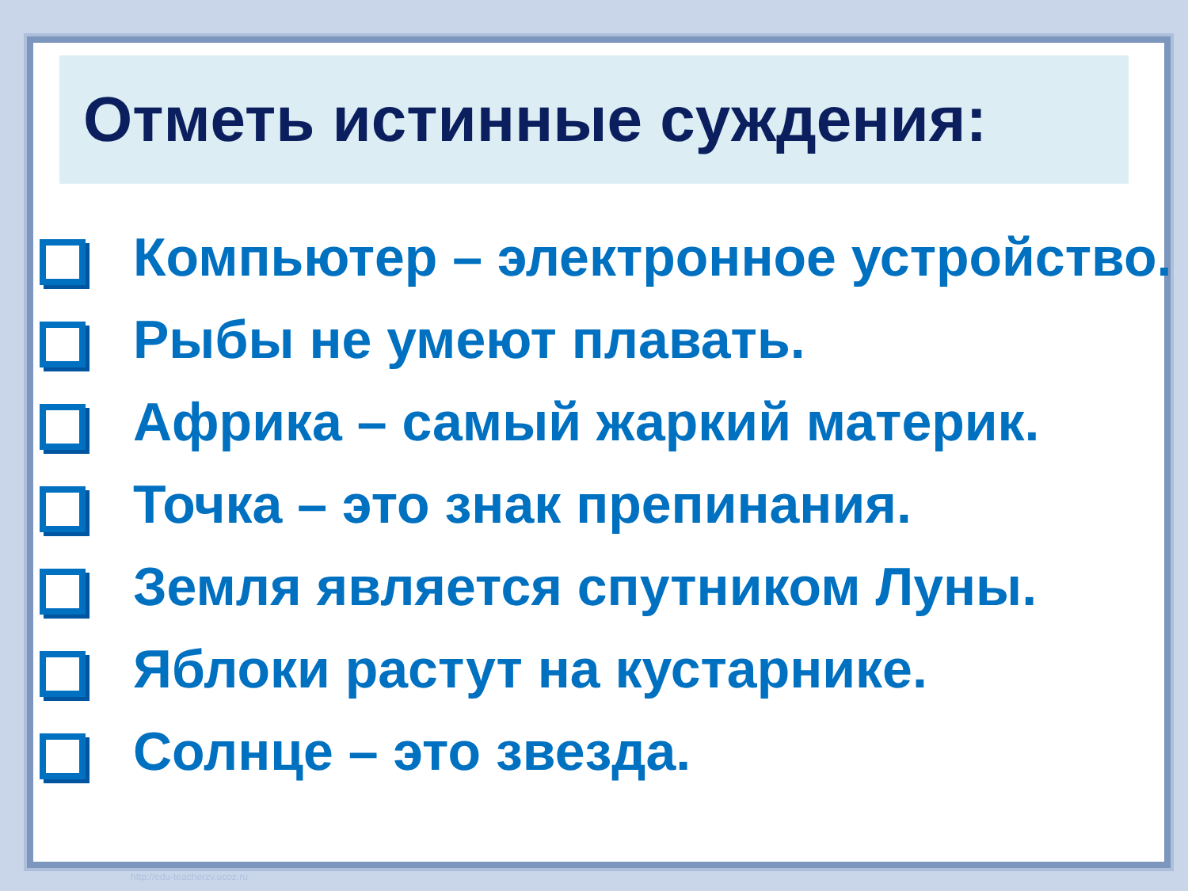Отметь истинные суждения:
Компьютер – электронное устройство.
Рыбы не умеют плавать.
Африка – самый жаркий материк.
Точка – это знак препинания.
Земля является спутником Луны.
Яблоки растут на кустарнике.
Солнце – это звезда.
http://edu-teacherzv.ucoz.ru